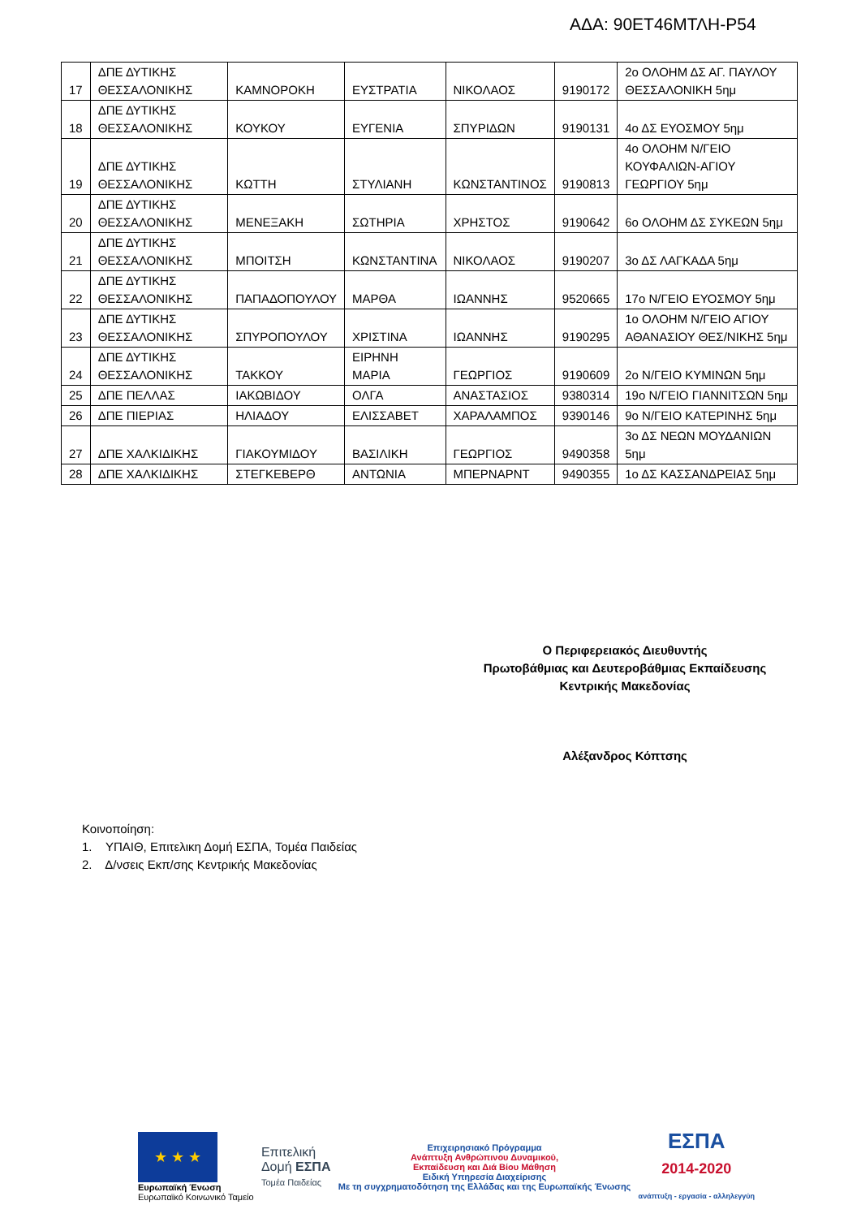ΑΔΑ: 90ΕΤ46ΜΤΛΗ-Ρ54
| 17 | ΔΠΕ ΔΥΤΙΚΗΣ ΘΕΣΣΑΛΟΝΙΚΗΣ | ΚΑΜΝΟΡΟΚΗ | ΕΥΣΤΡΑΤΙΑ | ΝΙΚΟΛΑΟΣ | 9190172 | 2ο ΟΛΟΗΜ ΔΣ ΑΓ. ΠΑΥΛΟΥ ΘΕΣΣΑΛΟΝΙΚΗ 5ημ |
| 18 | ΔΠΕ ΔΥΤΙΚΗΣ ΘΕΣΣΑΛΟΝΙΚΗΣ | ΚΟΥΚΟΥ | ΕΥΓΕΝΙΑ | ΣΠΥΡΙΔΩΝ | 9190131 | 4ο ΔΣ ΕΥΟΣΜΟΥ 5ημ |
| 19 | ΔΠΕ ΔΥΤΙΚΗΣ ΘΕΣΣΑΛΟΝΙΚΗΣ | ΚΩΤΤΗ | ΣΤΥΛΙΑΝΗ | ΚΩΝΣΤΑΝΤΙΝΟΣ | 9190813 | 4ο ΟΛΟΗΜ Ν/ΓΕΙΟ ΚΟΥΦΑΛΙΩΝ-ΑΓΙΟΥ ΓΕΩΡΓΙΟΥ 5ημ |
| 20 | ΔΠΕ ΔΥΤΙΚΗΣ ΘΕΣΣΑΛΟΝΙΚΗΣ | ΜΕΝΕΞΑΚΗ | ΣΩΤΗΡΙΑ | ΧΡΗΣΤΟΣ | 9190642 | 6ο ΟΛΟΗΜ ΔΣ ΣΥΚΕΩΝ 5ημ |
| 21 | ΔΠΕ ΔΥΤΙΚΗΣ ΘΕΣΣΑΛΟΝΙΚΗΣ | ΜΠΟΙΤΣΗ | ΚΩΝΣΤΑΝΤΙΝΑ | ΝΙΚΟΛΑΟΣ | 9190207 | 3ο ΔΣ ΛΑΓΚΑΔΑ 5ημ |
| 22 | ΔΠΕ ΔΥΤΙΚΗΣ ΘΕΣΣΑΛΟΝΙΚΗΣ | ΠΑΠΑΔΟΠΟΥΛΟΥ | ΜΑΡΘΑ | ΙΩΑΝΝΗΣ | 9520665 | 17ο Ν/ΓΕΙΟ ΕΥΟΣΜΟΥ 5ημ |
| 23 | ΔΠΕ ΔΥΤΙΚΗΣ ΘΕΣΣΑΛΟΝΙΚΗΣ | ΣΠΥΡΟΠΟΥΛΟΥ | ΧΡΙΣΤΙΝΑ | ΙΩΑΝΝΗΣ | 9190295 | 1ο ΟΛΟΗΜ Ν/ΓΕΙΟ ΑΓΙΟΥ ΑΘΑΝΑΣΙΟΥ ΘΕΣ/ΝΙΚΗΣ 5ημ |
| 24 | ΔΠΕ ΔΥΤΙΚΗΣ ΘΕΣΣΑΛΟΝΙΚΗΣ | ΤΑΚΚΟΥ | ΕΙΡΗΝΗ ΜΑΡΙΑ | ΓΕΩΡΓΙΟΣ | 9190609 | 2ο Ν/ΓΕΙΟ ΚΥΜΙΝΩΝ 5ημ |
| 25 | ΔΠΕ ΠΕΛΛΑΣ | ΙΑΚΩΒΙΔΟΥ | ΟΛΓΑ | ΑΝΑΣΤΑΣΙΟΣ | 9380314 | 19ο Ν/ΓΕΙΟ ΓΙΑΝΝΙΤΣΩΝ 5ημ |
| 26 | ΔΠΕ ΠΙΕΡΙΑΣ | ΗΛΙΑΔΟΥ | ΕΛΙΣΣΑΒΕΤ | ΧΑΡΑΛΑΜΠΟΣ | 9390146 | 9ο Ν/ΓΕΙΟ ΚΑΤΕΡΙΝΗΣ 5ημ |
| 27 | ΔΠΕ ΧΑΛΚΙΔΙΚΗΣ | ΓΙΑΚΟΥΜΙΔΟΥ | ΒΑΣΙΛΙΚΗ | ΓΕΩΡΓΙΟΣ | 9490358 | 3ο ΔΣ ΝΕΩΝ ΜΟΥΔΑΝΙΩΝ 5ημ |
| 28 | ΔΠΕ ΧΑΛΚΙΔΙΚΗΣ | ΣΤΕΓΚΕΒΕΡΘ | ΑΝΤΩΝΙΑ | ΜΠΕΡΝΑΡΝΤ | 9490355 | 1ο ΔΣ ΚΑΣΣΑΝΔΡΕΙΑΣ 5ημ |
Ο Περιφερειακός Διευθυντής
Πρωτοβάθμιας και Δευτεροβάθμιας Εκπαίδευσης
Κεντρικής Μακεδονίας
Αλέξανδρος Κόπτσης
Κοινοποίηση:
1. ΥΠΑΙΘ, Επιτελικη Δομή ΕΣΠΑ, Τομέα Παιδείας
2. Δ/νσεις Εκπ/σης Κεντρικής Μακεδονίας
★ ★ ★
Ευρωπαϊκή Ένωση
Ευρωπαϊκό Κοινωνικό Ταμείο
Επιτελική
Δομή ΕΣΠΑ
Τομέα Παιδείας
Επιχειρησιακό Πρόγραμμα
Ανάπτυξη Ανθρώπινου Δυναμικού,
Εκπαίδευση και Διά Βίου Μάθηση
Ειδική Υπηρεσία Διαχείρισης
Με τη συγχρηματοδότηση της Ελλάδας και της Ευρωπαϊκής Ένωσης
ΕΣΠΑ
2014-2020
ανάπτυξη - εργασία - αλληλεγγύη